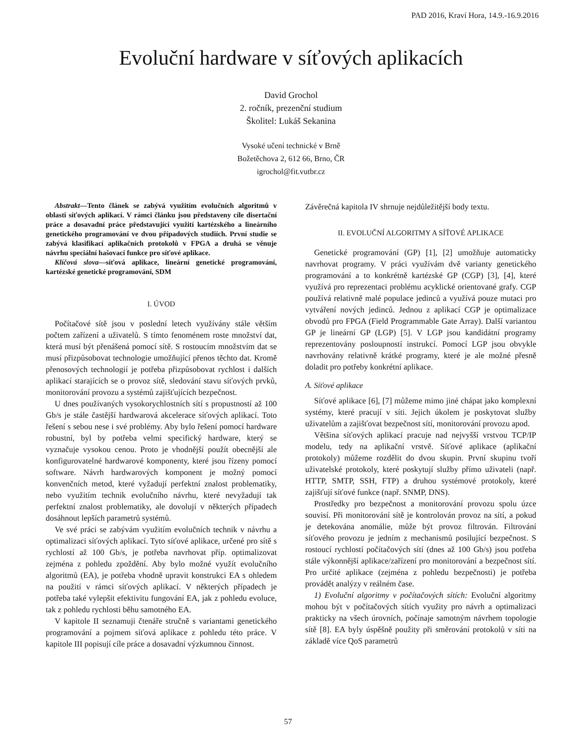PAD 2016, Kraví Hora, 14.9.-16.9.2016
Evoluční hardware v síťových aplikacích
David Grochol
2. ročník, prezenční studium
Školitel: Lukáš Sekanina
Vysoké učení technické v Brně
Božetěchova 2, 612 66, Brno, ČR
igrochol@fit.vutbr.cz
Abstrakt—Tento článek se zabývá využitím evolučních algoritmů v oblasti síťových aplikací. V rámci článku jsou představeny cíle disertační práce a dosavadní práce představující využití kartézského a lineárního genetického programování ve dvou případových studiích. První studie se zabývá klasifikací aplikačních protokolů v FPGA a druhá se věnuje návrhu speciální hašovací funkce pro síťové aplikace.
Klíčová slova—síťová aplikace, lineární genetické programování, kartézské genetické programování, SDM
I. ÚVOD
Počítačové sítě jsou v poslední letech využívány stále větším počtem zařízení a uživatelů. S tímto fenoménem roste množství dat, která musí být přenášená pomocí sítě. S rostoucím množstvím dat se musí přizpůsobovat technologie umožňující přenos těchto dat. Kromě přenosových technologií je potřeba přizpůsobovat rychlost i dalších aplikací starajících se o provoz sítě, sledování stavu síťových prvků, monitorování provozu a systémů zajišťujících bezpečnost.
U dnes používaných vysokorychlostních sítí s propustností až 100 Gb/s je stále častější hardwarová akcelerace síťových aplikací. Toto řešení s sebou nese i své problémy. Aby bylo řešení pomocí hardware robustní, byl by potřeba velmi specifický hardware, který se vyznačuje vysokou cenou. Proto je vhodnější použít obecnější ale konfigurovatelné hardwarové komponenty, které jsou řízeny pomocí software. Návrh hardwarových komponent je možný pomocí konvenčních metod, které vyžadují perfektní znalost problematiky, nebo využitím technik evolučního návrhu, které nevyžadují tak perfektní znalost problematiky, ale dovolují v některých případech dosáhnout lepších parametrů systémů.
Ve své práci se zabývám využitím evolučních technik v návrhu a optimalizaci síťových aplikací. Tyto síťové aplikace, určené pro sítě s rychlostí až 100 Gb/s, je potřeba navrhovat příp. optimalizovat zejména z pohledu zpoždění. Aby bylo možné využít evolučního algoritmů (EA), je potřeba vhodně upravit konstrukci EA s ohledem na použití v rámci síťových aplikací. V některých případech je potřeba také vylepšit efektivitu fungování EA, jak z pohledu evoluce, tak z pohledu rychlosti běhu samotného EA.
V kapitole II seznamuji čtenáře stručně s variantami genetického programování a pojmem síťová aplikace z pohledu této práce. V kapitole III popisují cíle práce a dosavadní výzkumnou činnost.
Závěrečná kapitola IV shrnuje nejdůležitější body textu.
II. EVOLUČNÍ ALGORITMY A SÍŤOVÉ APLIKACE
Genetické programování (GP) [1], [2] umožňuje automaticky navrhovat programy. V práci využívám dvě varianty genetického programování a to konkrétně kartézské GP (CGP) [3], [4], které využívá pro reprezentaci problému acyklické orientované grafy. CGP používá relativně malé populace jedinců a využívá pouze mutaci pro vytváření nových jedinců. Jednou z aplikací CGP je optimalizace obvodů pro FPGA (Field Programmable Gate Array). Další variantou GP je lineární GP (LGP) [5]. V LGP jsou kandidátní programy reprezentovány posloupností instrukcí. Pomocí LGP jsou obvykle navrhovány relativně krátké programy, které je ale možné přesně doladit pro potřeby konkrétní aplikace.
A. Síťové aplikace
Síťové aplikace [6], [7] můžeme mimo jiné chápat jako komplexní systémy, které pracují v síti. Jejich úkolem je poskytovat služby uživatelům a zajišťovat bezpečnost sítí, monitorování provozu apod.
Většina síťových aplikací pracuje nad nejvyšší vrstvou TCP/IP modelu, tedy na aplikační vrstvě. Síťové aplikace (aplikační protokoly) můžeme rozdělit do dvou skupin. První skupinu tvoří uživatelské protokoly, které poskytují služby přímo uživateli (např. HTTP, SMTP, SSH, FTP) a druhou systémové protokoly, které zajišťují síťové funkce (např. SNMP, DNS).
Prostředky pro bezpečnost a monitorování provozu spolu úzce souvisí. Při monitorování sítě je kontrolován provoz na sítí, a pokud je detekována anomálie, může být provoz filtrován. Filtrování síťového provozu je jedním z mechanismů posilující bezpečnost. S rostoucí rychlostí počítačových sítí (dnes až 100 Gb/s) jsou potřeba stále výkonnější aplikace/zařízení pro monitorování a bezpečnost sítí. Pro určité aplikace (zejména z pohledu bezpečnosti) je potřeba provádět analýzy v reálném čase.
1) Evoluční algoritmy v počítačových sítích: Evoluční algoritmy mohou být v počítačových sítích využity pro návrh a optimalizaci prakticky na všech úrovních, počínaje samotným návrhem topologie sítě [8]. EA byly úspěšně použity při směrování protokolů v síti na základě více QoS parametrů
57